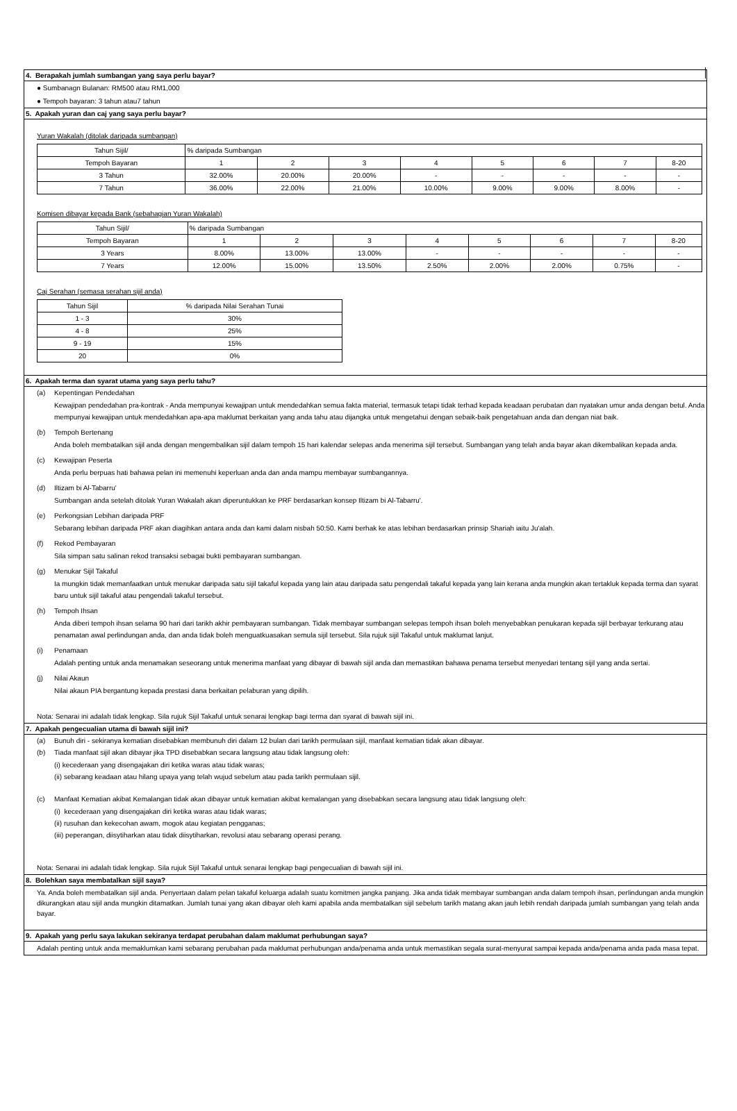4. Berapakah jumlah sumbangan yang saya perlu bayar?
● Sumbanagn Bulanan: RM500 atau RM1,000
● Tempoh bayaran: 3 tahun atau7 tahun
5. Apakah yuran dan caj yang saya perlu bayar?
Yuran Wakalah (ditolak daripada sumbangan)
| Tahun Sijil/ | % daripada Sumbangan | | | | | | | |
| Tempoh Bayaran | 1 | 2 | 3 | 4 | 5 | 6 | 7 | 8-20 |
| 3 Tahun | 32.00% | 20.00% | 20.00% | - | - | - | - | - |
| 7 Tahun | 36.00% | 22.00% | 21.00% | 10.00% | 9.00% | 9.00% | 8.00% | - |
Komisen dibayar kepada Bank (sebahagian Yuran Wakalah)
| Tahun Sijil/ | % daripada Sumbangan | | | | | | | |
| Tempoh Bayaran | 1 | 2 | 3 | 4 | 5 | 6 | 7 | 8-20 |
| 3 Years | 8.00% | 13.00% | 13.00% | - | - | - | - | - |
| 7 Years | 12.00% | 15.00% | 13.50% | 2.50% | 2.00% | 2.00% | 0.75% | - |
Caj Serahan (semasa serahan sijil anda)
| Tahun Sijil | % daripada Nilai Serahan Tunai |
| 1 - 3 | 30% |
| 4 - 8 | 25% |
| 9 - 19 | 15% |
| 20 | 0% |
6. Apakah terma dan syarat utama yang saya perlu tahu?
(a) Kepentingan Pendedahan
Kewajipan pendedahan pra-kontrak - Anda mempunyai kewajipan untuk mendedahkan semua fakta material, termasuk tetapi tidak terhad kepada keadaan perubatan dan nyatakan umur anda dengan betul. Anda mempunyai kewajipan untuk mendedahkan apa-apa maklumat berkaitan yang anda tahu atau dijangka untuk mengetahui dengan sebaik-baik pengetahuan anda dan dengan niat baik.
(b) Tempoh Bertenang
Anda boleh membatalkan sijil anda dengan mengembalikan sijil dalam tempoh 15 hari kalendar selepas anda menerima sijil tersebut. Sumbangan yang telah anda bayar akan dikembalikan kepada anda.
(c) Kewajipan Peserta
Anda perlu berpuas hati bahawa pelan ini memenuhi keperluan anda dan anda mampu membayar sumbangannya.
(d) Iltizam bi Al-Tabarru'
Sumbangan anda setelah ditolak Yuran Wakalah akan diperuntukkan ke PRF berdasarkan konsep Iltizam bi Al-Tabarru'.
(e) Perkongsian Lebihan daripada PRF
Sebarang lebihan daripada PRF akan diagihkan antara anda dan kami dalam nisbah 50:50. Kami berhak ke atas lebihan berdasarkan prinsip Shariah iaitu Ju'alah.
(f) Rekod Pembayaran
Sila simpan satu salinan rekod transaksi sebagai bukti pembayaran sumbangan.
(g) Menukar Sijil Takaful
Ia mungkin tidak memanfaatkan untuk menukar daripada satu sijil takaful kepada yang lain atau daripada satu pengendali takaful kepada yang lain kerana anda mungkin akan tertakluk kepada terma dan syarat baru untuk sijil takaful atau pengendali takaful tersebut.
(h) Tempoh Ihsan
Anda diberi tempoh ihsan selama 90 hari dari tarikh akhir pembayaran sumbangan. Tidak membayar sumbangan selepas tempoh ihsan boleh menyebabkan penukaran kepada sijil berbayar terkurang atau penamatan awal perlindungan anda, dan anda tidak boleh menguatkuasakan semula sijil tersebut. Sila rujuk sijil Takaful untuk maklumat lanjut.
(i) Penamaan
Adalah penting untuk anda menamakan seseorang untuk menerima manfaat yang dibayar di bawah sijil anda dan memastikan bahawa penama tersebut menyedari tentang sijil yang anda sertai.
(j) Nilai Akaun
Nilai akaun PIA bergantung kepada prestasi dana berkaitan pelaburan yang dipilih.
Nota: Senarai ini adalah tidak lengkap. Sila rujuk Sijil Takaful untuk senarai lengkap bagi terma dan syarat di bawah sijil ini.
7. Apakah pengecualian utama di bawah sijil ini?
(a) Bunuh diri - sekiranya kematian disebabkan membunuh diri dalam 12 bulan dari tarikh permulaan sijil, manfaat kematian tidak akan dibayar.
(b) Tiada manfaat sijil akan dibayar jika TPD disebabkan secara langsung atau tidak langsung oleh:
(i) kecederaan yang disengajakan diri ketika waras atau tidak waras;
(ii) sebarang keadaan atau hilang upaya yang telah wujud sebelum atau pada tarikh permulaan sijil.
(c) Manfaat Kematian akibat Kemalangan tidak akan dibayar untuk kematian akibat kemalangan yang disebabkan secara langsung atau tidak langsung oleh:
(i) kecederaan yang disengajakan diri ketika waras atau tidak waras;
(ii) rusuhan dan kekecohan awam, mogok atau kegiatan pengganas;
(iii) peperangan, diisytiharkan atau tidak diisytiharkan, revolusi atau sebarang operasi perang.
Nota: Senarai ini adalah tidak lengkap. Sila rujuk Sijil Takaful untuk senarai lengkap bagi pengecualian di bawah sijil ini.
8. Bolehkan saya membatalkan sijil saya?
Ya. Anda boleh membatalkan sijil anda. Penyertaan dalam pelan takaful keluarga adalah suatu komitmen jangka panjang. Jika anda tidak membayar sumbangan anda dalam tempoh ihsan, perlindungan anda mungkin dikurangkan atau sijil anda mungkin ditamatkan. Jumlah tunai yang akan dibayar oleh kami apabila anda membatalkan sijil sebelum tarikh matang akan jauh lebih rendah daripada jumlah sumbangan yang telah anda bayar.
9. Apakah yang perlu saya lakukan sekiranya terdapat perubahan dalam maklumat perhubungan saya?
Adalah penting untuk anda memaklumkan kami sebarang perubahan pada maklumat perhubungan anda/penama anda untuk memastikan segala surat-menyurat sampai kepada anda/penama anda pada masa tepat.